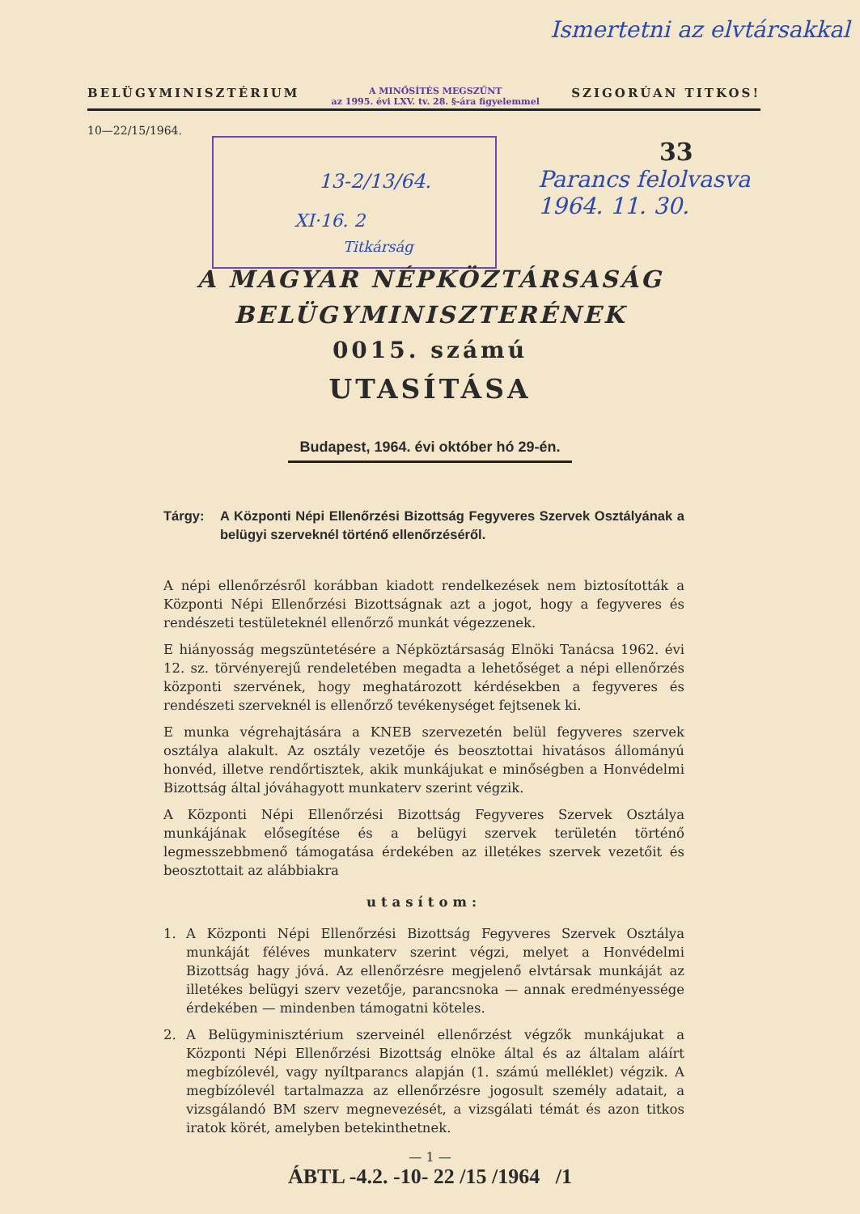Ismertetni az elvtársakkal
BELÜGYMINISZTÉRIUM A MINŐSÍTÉS MEGSZŰNT
az 1995. évi LXV. tv. 28. §-ára figyelemmel SZIGORÚAN TITKOS!
10—22/15/1964.
13-2/13/64.
XI·16. 2
Titkárság
33
Parancs felolvasva
1964. 11. 30.
A MAGYAR NÉPKÖZTÁRSASÁG
BELÜGYMINISZTERÉNEK
0015. számú
UTASÍTÁSA
Budapest, 1964. évi október hó 29-én.
Tárgy: A Központi Népi Ellenőrzési Bizottság Fegyveres Szervek Osztályának a belügyi szerveknél történő ellenőrzéséről.
A népi ellenőrzésről korábban kiadott rendelkezések nem biztosították a Központi Népi Ellenőrzési Bizottságnak azt a jogot, hogy a fegyveres és rendészeti testületeknél ellenőrző munkát végezzenek.
E hiányosság megszüntetésére a Népköztársaság Elnöki Tanácsa 1962. évi 12. sz. törvényerejű rendeletében megadta a lehetőséget a népi ellenőrzés központi szervének, hogy meghatározott kérdésekben a fegyveres és rendészeti szerveknél is ellenőrző tevékenységet fejtsenek ki.
E munka végrehajtására a KNEB szervezetén belül fegyveres szervek osztálya alakult. Az osztály vezetője és beosztottai hivatásos állományú honvéd, illetve rendőrtisztek, akik munkájukat e minőségben a Honvédelmi Bizottság által jóváhagyott munkaterv szerint végzik.
A Központi Népi Ellenőrzési Bizottság Fegyveres Szervek Osztálya munkájának elősegítése és a belügyi szervek területén történő legmesszebbmenő támogatása érdekében az illetékes szervek vezetőit és beosztottait az alábbiakra
utasítom:
1. A Központi Népi Ellenőrzési Bizottság Fegyveres Szervek Osztálya munkáját féléves munkaterv szerint végzi, melyet a Honvédelmi Bizottság hagy jóvá. Az ellenőrzésre megjelenő elvtársak munkáját az illetékes belügyi szerv vezetője, parancsnoka — annak eredményessége érdekében — mindenben támogatni köteles.
2. A Belügyminisztérium szerveinél ellenőrzést végzők munkájukat a Központi Népi Ellenőrzési Bizottság elnöke által és az általam aláírt megbízólevél, vagy nyíltparancs alapján (1. számú melléklet) végzik. A megbízólevél tartalmazza az ellenőrzésre jogosult személy adatait, a vizsgálandó BM szerv megnevezését, a vizsgálati témát és azon titkos iratok körét, amelyben betekinthetnek.
— 1 —
ÁBTL -4.2. -10- 22 /15 /1964 /1